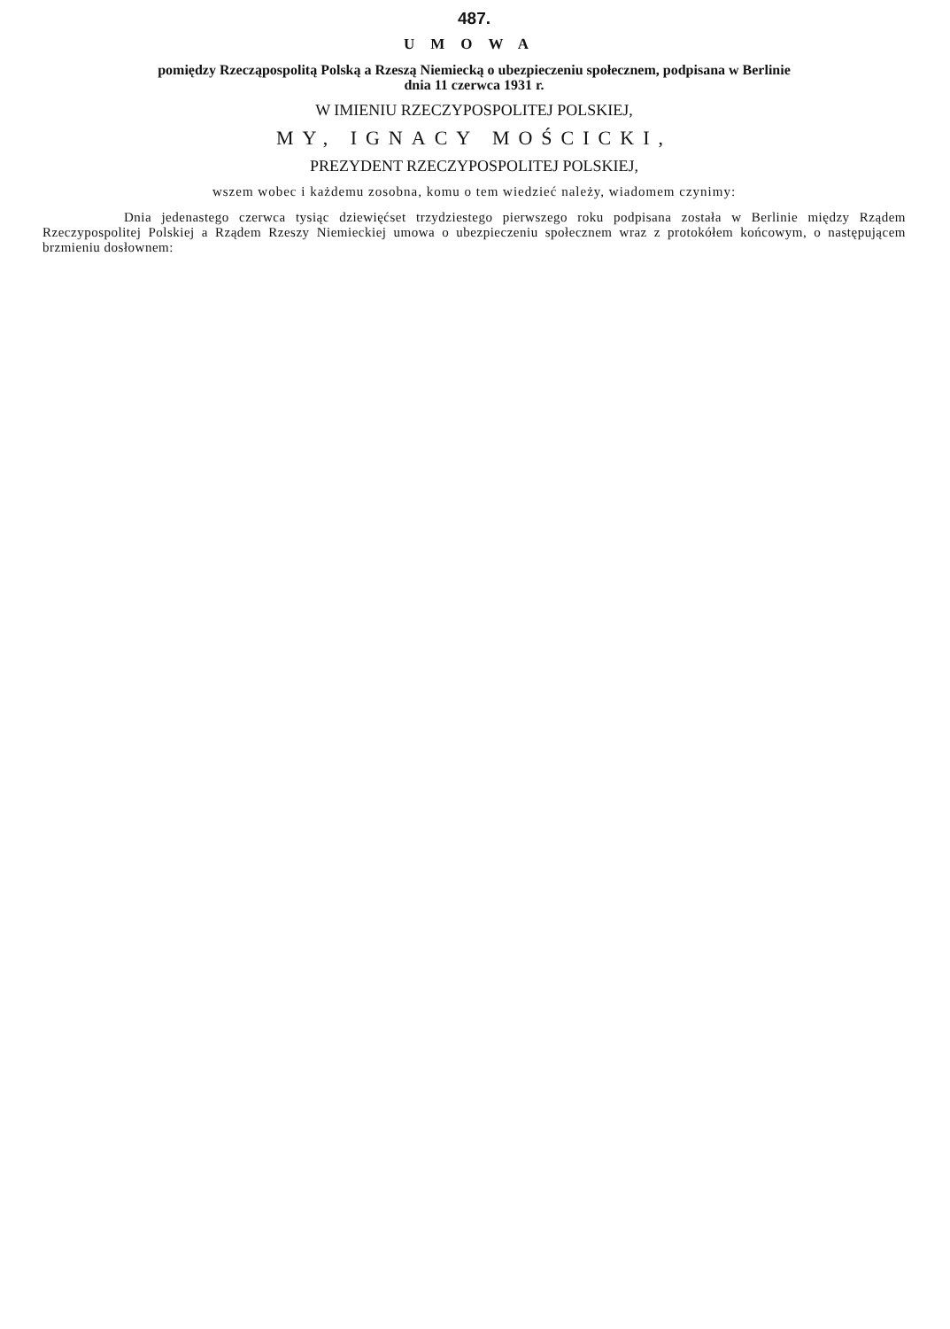487.
UMOWA
pomiędzy Rzecząpospolitą Polską a Rzeszą Niemiecką o ubezpieczeniu społecznem, podpisana w Berlinie
dnia 11 czerwca 1931 r.
W IMIENIU RZECZYPOSPOLITEJ POLSKIEJ,
MY, IGNACY MOŚCICKI,
PREZYDENT RZECZYPOSPOLITEJ POLSKIEJ,
wszem wobec i każdemu zosobna, komu o tem wiedzieć należy, wiadomem czynimy:
Dnia jedenastego czerwca tysiąc dziewięćset trzydziestego pierwszego roku podpisana została w Berlinie między Rządem Rzeczypospolitej Polskiej a Rządem Rzeszy Niemieckiej umowa o ubezpieczeniu społecznem wraz z protokółem końcowym, o następującem brzmieniu dosłownem: